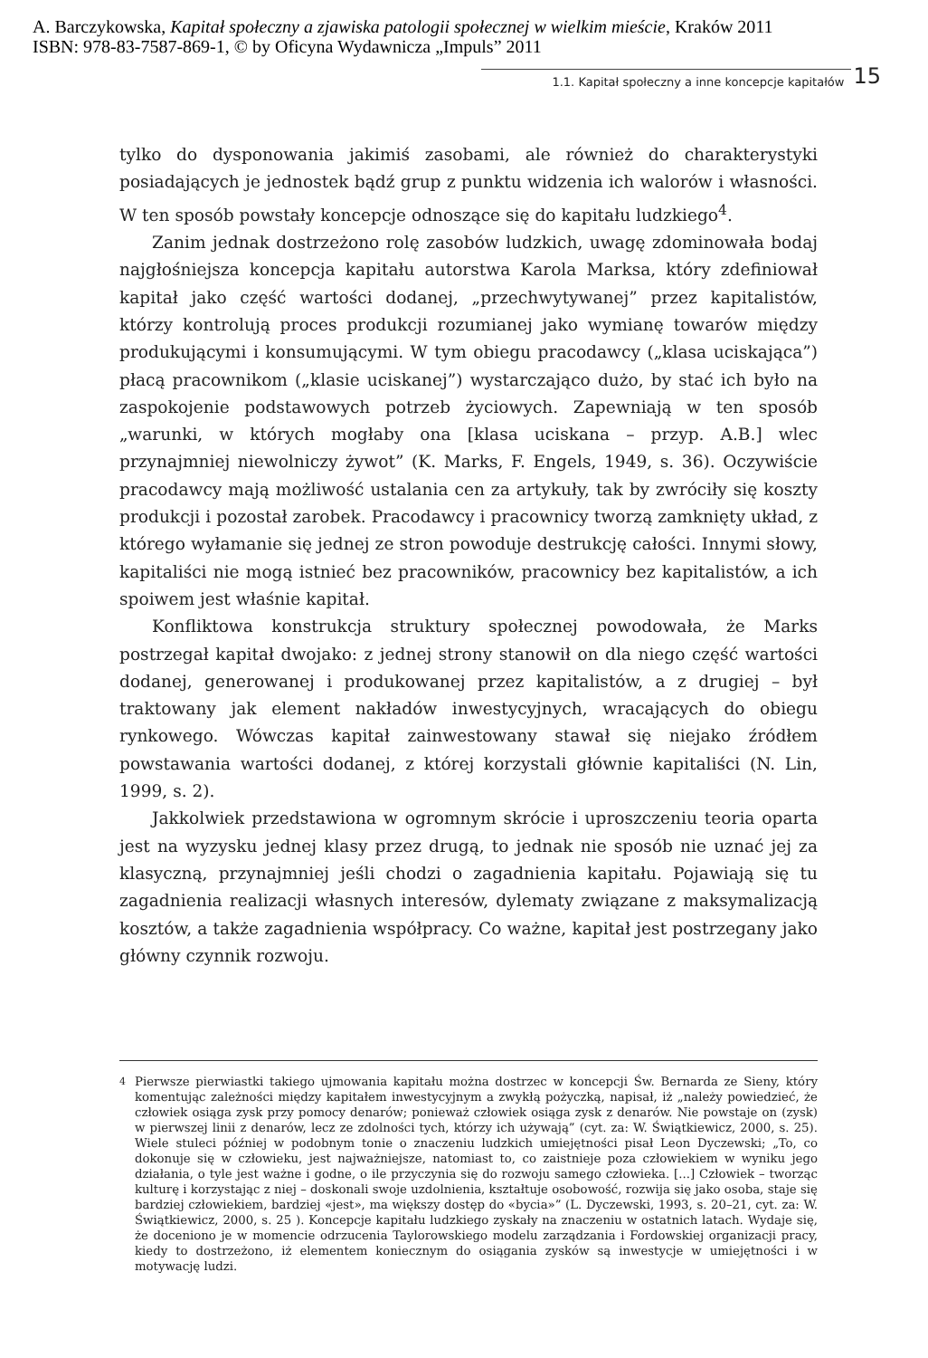A. Barczykowska, Kapitał społeczny a zjawiska patologii społecznej w wielkim mieście, Kraków 2011
ISBN: 978-83-7587-869-1, © by Oficyna Wydawnicza „Impuls” 2011
1.1. Kapitał społeczny a inne koncepcje kapitałów
15
tylko do dysponowania jakimiś zasobami, ale również do charakterystyki posiadających je jednostek bądź grup z punktu widzenia ich walorów i własności. W ten sposób powstały koncepcje odnoszące się do kapitału ludzkiego<sup>4</sup>.
Zanim jednak dostrzeżono rolę zasobów ludzkich, uwagę zdominowała bodaj najgłośniejsza koncepcja kapitału autorstwa Karola Marksa, który zdefiniował kapitał jako część wartości dodanej, „przechwytywanej” przez kapitalistów, którzy kontrolują proces produkcji rozumianej jako wymianę towarów między produkującymi i konsumującymi. W tym obiegu pracodawcy („klasa uciskająca”) płacą pracownikom („klasie uciskanej”) wystarczająco dużo, by stać ich było na zaspokojenie podstawowych potrzeb życiowych. Zapewniają w ten sposób „warunki, w których mogłaby ona [klasa uciskana – przyp. A.B.] wlec przynajmniej niewolniczy żywot” (K. Marks, F. Engels, 1949, s. 36). Oczywiście pracodawcy mają możliwość ustalania cen za artykuły, tak by zwróciły się koszty produkcji i pozostał zarobek. Pracodawcy i pracownicy tworzą zamknięty układ, z którego wyłamanie się jednej ze stron powoduje destrukcję całości. Innymi słowy, kapitaliści nie mogą istnieć bez pracowników, pracownicy bez kapitalistów, a ich spoiwem jest właśnie kapitał.
Konfliktowa konstrukcja struktury społecznej powodowała, że Marks postrzegał kapitał dwojako: z jednej strony stanowił on dla niego część wartości dodanej, generowanej i produkowanej przez kapitalistów, a z drugiej – był traktowany jak element nakładów inwestycyjnych, wracających do obiegu rynkowego. Wówczas kapitał zainwestowany stawał się niejako źródłem powstawania wartości dodanej, z której korzystali głównie kapitaliści (N. Lin, 1999, s. 2).
Jakkolwiek przedstawiona w ogromnym skrócie i uproszczeniu teoria oparta jest na wyzysku jednej klasy przez drugą, to jednak nie sposób nie uznać jej za klasyczną, przynajmniej jeśli chodzi o zagadnienia kapitału. Pojawiają się tu zagadnienia realizacji własnych interesów, dylematy związane z maksymalizacją kosztów, a także zagadnienia współpracy. Co ważne, kapitał jest postrzegany jako główny czynnik rozwoju.
<sup>4</sup>
Pierwsze pierwiastki takiego ujmowania kapitału można dostrzec w koncepcji Św. Bernarda ze Sieny, który komentując zależności między kapitałem inwestycyjnym a zwykłą pożyczką, napisał, iż „należy powiedzieć, że człowiek osiąga zysk przy pomocy denarów; ponieważ człowiek osiąga zysk z denarów. Nie powstaje on (zysk) w pierwszej linii z denarów, lecz ze zdolności tych, którzy ich używają” (cyt. za: W. Świątkiewicz, 2000, s. 25). Wiele stuleci później w podobnym tonie o znaczeniu ludzkich umiejętności pisał Leon Dyczewski; „To, co dokonuje się w człowieku, jest najważniejsze, natomiast to, co zaistnieje poza człowiekiem w wyniku jego działania, o tyle jest ważne i godne, o ile przyczynia się do rozwoju samego człowieka. [...] Człowiek – tworząc kulturę i korzystając z niej – doskonali swoje uzdolnienia, kształtuje osobowość, rozwija się jako osoba, staje się bardziej człowiekiem, bardziej «jest», ma większy dostęp do «bycia»” (L. Dyczewski, 1993, s. 20–21, cyt. za: W. Świątkiewicz, 2000, s. 25 ). Koncepcje kapitału ludzkiego zyskały na znaczeniu w ostatnich latach. Wydaje się, że doceniono je w momencie odrzucenia Taylorowskiego modelu zarządzania i Fordowskiej organizacji pracy, kiedy to dostrzeżono, iż elementem koniecznym do osiągania zysków są inwestycje w umiejętności i w motywację ludzi.